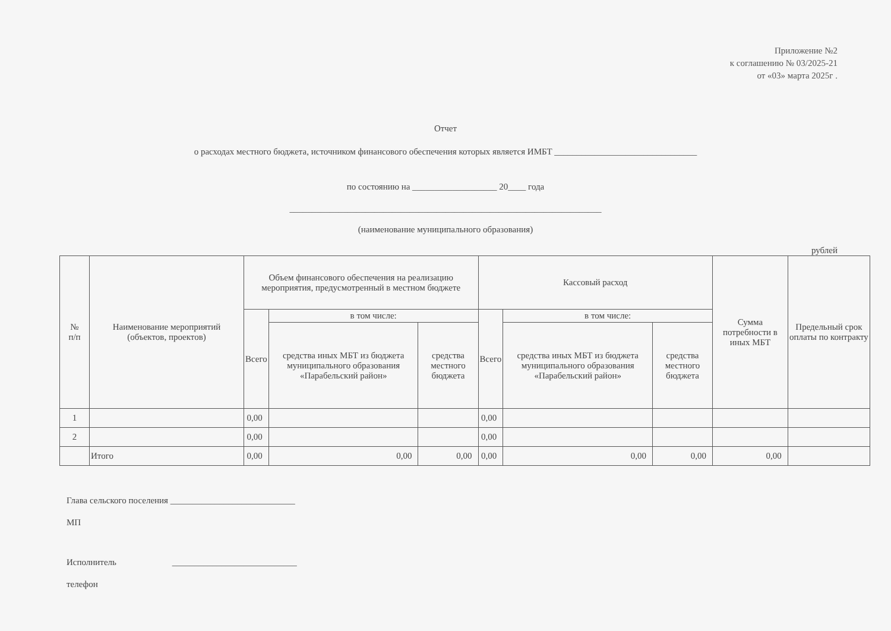Приложение №2
к соглашению № 03/2025-21
от «03» марта 2025г .
Отчет
о расходах местного бюджета, источником финансового обеспечения которых является ИМБТ ________________________________
по состоянию на ___________________ 20____ года
______________________________________________________________________
(наименование муниципального образования)
рублей
| № п/п | Наименование мероприятий (объектов, проектов) | Объем финансового обеспечения на реализацию мероприятия, предусмотренный в местном бюджете | | | Кассовый расход | | | Сумма потребности в иных МБТ | Предельный срок оплаты по контракту |
| --- | --- | --- | --- | --- | --- | --- | --- | --- | --- |
| | | Всего | в том числе: | | Всего | в том числе: | | | |
| | | | средства иных МБТ из бюджета муниципального образования «Парабельский район» | средства местного бюджета | | средства иных МБТ из бюджета муниципального образования «Парабельский район» | средства местного бюджета | | |
| 1 | | 0,00 | | | 0,00 | | | | |
| 2 | | 0,00 | | | 0,00 | | | | |
| | Итого | 0,00 | 0,00 | 0,00 | 0,00 | 0,00 | 0,00 | 0,00 | |
Глава сельского поселения ____________________________
МП
Исполнитель ____________________________
телефон